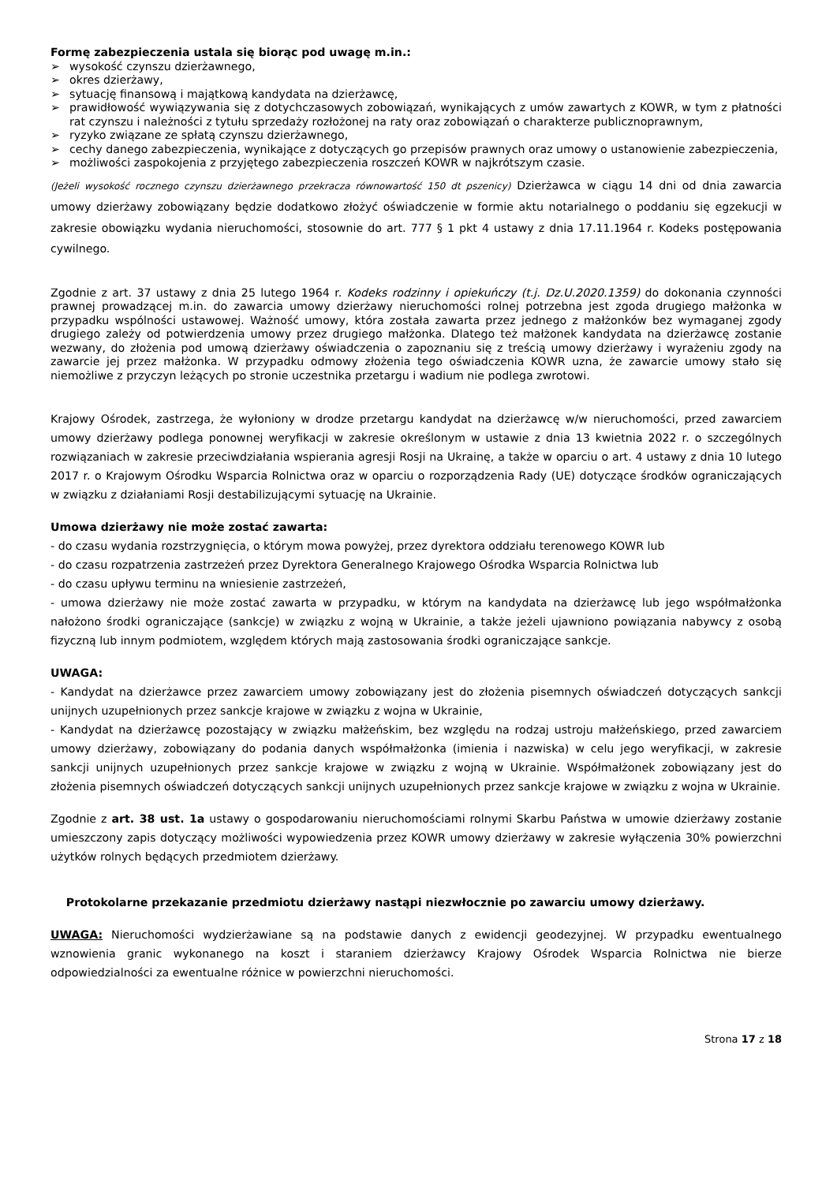Formę zabezpieczenia ustala się biorąc pod uwagę m.in.:
➢ wysokość czynszu dzierżawnego,
➢ okres dzierżawy,
➢ sytuację finansową i majątkową kandydata na dzierżawcę,
➢ prawidłowość wywiązywania się z dotychczasowych zobowiązań, wynikających z umów zawartych z KOWR, w tym z płatności rat czynszu i należności z tytułu sprzedaży rozłożonej na raty oraz zobowiązań o charakterze publicznoprawnym,
➢ ryzyko związane ze spłatą czynszu dzierżawnego,
➢ cechy danego zabezpieczenia, wynikające z dotyczących go przepisów prawnych oraz umowy o ustanowienie zabezpieczenia,
➢ możliwości zaspokojenia z przyjętego zabezpieczenia roszczeń KOWR w najkrótszym czasie.
(Jeżeli wysokość rocznego czynszu dzierżawnego przekracza równowartość 150 dt pszenicy) Dzierżawca w ciągu 14 dni od dnia zawarcia umowy dzierżawy zobowiązany będzie dodatkowo złożyć oświadczenie w formie aktu notarialnego o poddaniu się egzekucji w zakresie obowiązku wydania nieruchomości, stosownie do art. 777 § 1 pkt 4 ustawy z dnia 17.11.1964 r. Kodeks postępowania cywilnego.
Zgodnie z art. 37 ustawy z dnia 25 lutego 1964 r. Kodeks rodzinny i opiekuńczy (t.j. Dz.U.2020.1359) do dokonania czynności prawnej prowadzącej m.in. do zawarcia umowy dzierżawy nieruchomości rolnej potrzebna jest zgoda drugiego małżonka w przypadku wspólności ustawowej. Ważność umowy, która została zawarta przez jednego z małżonków bez wymaganej zgody drugiego zależy od potwierdzenia umowy przez drugiego małżonka. Dlatego też małżonek kandydata na dzierżawcę zostanie wezwany, do złożenia pod umową dzierżawy oświadczenia o zapoznaniu się z treścią umowy dzierżawy i wyrażeniu zgody na zawarcie jej przez małżonka. W przypadku odmowy złożenia tego oświadczenia KOWR uzna, że zawarcie umowy stało się niemożliwe z przyczyn leżących po stronie uczestnika przetargu i wadium nie podlega zwrotowi.
Krajowy Ośrodek, zastrzega, że wyłoniony w drodze przetargu kandydat na dzierżawcę w/w nieruchomości, przed zawarciem umowy dzierżawy podlega ponownej weryfikacji w zakresie określonym w ustawie z dnia 13 kwietnia 2022 r. o szczególnych rozwiązaniach w zakresie przeciwdziałania wspierania agresji Rosji na Ukrainę, a także w oparciu o art. 4 ustawy z dnia 10 lutego 2017 r. o Krajowym Ośrodku Wsparcia Rolnictwa oraz w oparciu o rozporządzenia Rady (UE) dotyczące środków ograniczających w związku z działaniami Rosji destabilizującymi sytuację na Ukrainie.
Umowa dzierżawy nie może zostać zawarta:
- do czasu wydania rozstrzygnięcia, o którym mowa powyżej, przez dyrektora oddziału terenowego KOWR lub
- do czasu rozpatrzenia zastrzeżeń przez Dyrektora Generalnego Krajowego Ośrodka Wsparcia Rolnictwa lub
- do czasu upływu terminu na wniesienie zastrzeżeń,
- umowa dzierżawy nie może zostać zawarta w przypadku, w którym na kandydata na dzierżawcę lub jego współmałżonka nałożono środki ograniczające (sankcje) w związku z wojną w Ukrainie, a także jeżeli ujawniono powiązania nabywcy z osobą fizyczną lub innym podmiotem, względem których mają zastosowania środki ograniczające sankcje.
UWAGA:
- Kandydat na dzierżawce przez zawarciem umowy zobowiązany jest do złożenia pisemnych oświadczeń dotyczących sankcji unijnych uzupełnionych przez sankcje krajowe w związku z wojna w Ukrainie,
- Kandydat na dzierżawcę pozostający w związku małżeńskim, bez względu na rodzaj ustroju małżeńskiego, przed zawarciem umowy dzierżawy, zobowiązany do podania danych współmałżonka (imienia i nazwiska) w celu jego weryfikacji, w zakresie sankcji unijnych uzupełnionych przez sankcje krajowe w związku z wojną w Ukrainie. Współmałżonek zobowiązany jest do złożenia pisemnych oświadczeń dotyczących sankcji unijnych uzupełnionych przez sankcje krajowe w związku z wojna w Ukrainie.
Zgodnie z art. 38 ust. 1a ustawy o gospodarowaniu nieruchomościami rolnymi Skarbu Państwa w umowie dzierżawy zostanie umieszczony zapis dotyczący możliwości wypowiedzenia przez KOWR umowy dzierżawy w zakresie wyłączenia 30% powierzchni użytków rolnych będących przedmiotem dzierżawy.
Protokolarne przekazanie przedmiotu dzierżawy nastąpi niezwłocznie po zawarciu umowy dzierżawy.
UWAGA: Nieruchomości wydzierżawiane są na podstawie danych z ewidencji geodezyjnej. W przypadku ewentualnego wznowienia granic wykonanego na koszt i staraniem dzierżawcy Krajowy Ośrodek Wsparcia Rolnictwa nie bierze odpowiedzialności za ewentualne różnice w powierzchni nieruchomości.
Strona 17 z 18